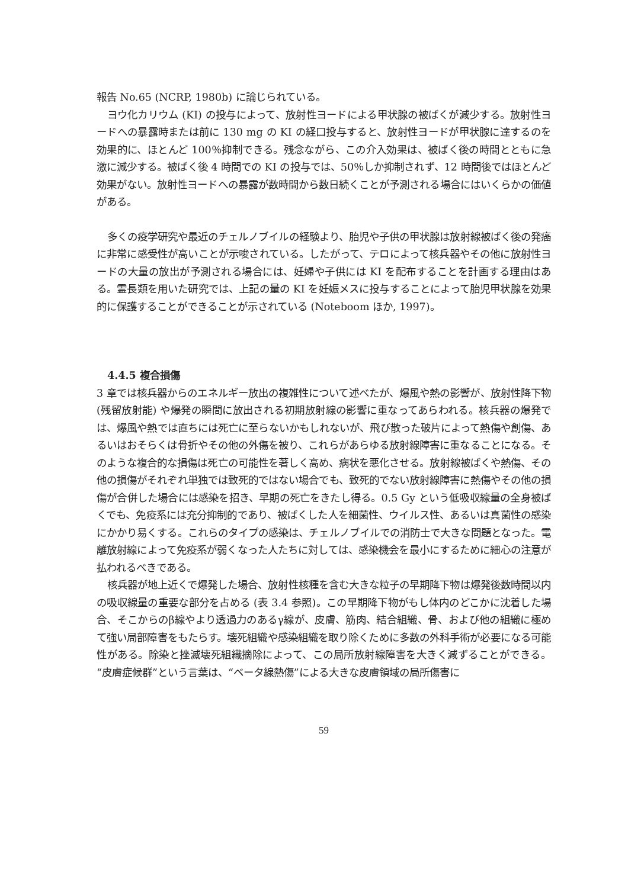報告 No.65 (NCRP, 1980b) に論じられている。
ヨウ化カリウム (KI) の投与によって、放射性ヨードによる甲状腺の被ばくが減少する。放射性ヨードへの暴露時または前に 130 mg の KI の経口投与すると、放射性ヨードが甲状腺に達するのを効果的に、ほとんど 100％抑制できる。残念ながら、この介入効果は、被ばく後の時間とともに急激に減少する。被ばく後 4 時間での KI の投与では、50％しか抑制されず、12 時間後ではほとんど効果がない。放射性ヨードへの暴露が数時間から数日続くことが予測される場合にはいくらかの価値がある。
多くの疫学研究や最近のチェルノブイルの経験より、胎児や子供の甲状腺は放射線被ばく後の発癌に非常に感受性が高いことが示唆されている。したがって、テロによって核兵器やその他に放射性ヨードの大量の放出が予測される場合には、妊婦や子供には KI を配布することを計画する理由はある。霊長類を用いた研究では、上記の量の KI を妊娠メスに投与することによって胎児甲状腺を効果的に保護することができることが示されている (Noteboom ほか, 1997)。
4.4.5 複合損傷
3 章では核兵器からのエネルギー放出の複雑性について述べたが、爆風や熱の影響が、放射性降下物 (残留放射能) や爆発の瞬間に放出される初期放射線の影響に重なってあらわれる。核兵器の爆発では、爆風や熱では直ちには死亡に至らないかもしれないが、飛び散った破片によって熱傷や創傷、あるいはおそらくは骨折やその他の外傷を被り、これらがあらゆる放射線障害に重なることになる。そのような複合的な損傷は死亡の可能性を著しく高め、病状を悪化させる。放射線被ばくや熱傷、その他の損傷がそれぞれ単独では致死的ではない場合でも、致死的でない放射線障害に熱傷やその他の損傷が合併した場合には感染を招き、早期の死亡をきたし得る。0.5 Gy という低吸収線量の全身被ばくでも、免疫系には充分抑制的であり、被ばくした人を細菌性、ウイルス性、あるいは真菌性の感染にかかり易くする。これらのタイプの感染は、チェルノブイルでの消防士で大きな問題となった。電離放射線によって免疫系が弱くなった人たちに対しては、感染機会を最小にするために細心の注意が払われるべきである。
核兵器が地上近くで爆発した場合、放射性核種を含む大きな粒子の早期降下物は爆発後数時間以内の吸収線量の重要な部分を占める (表 3.4 参照)。この早期降下物がもし体内のどこかに沈着した場合、そこからのβ線やより透過力のあるγ線が、皮膚、筋肉、結合組織、骨、および他の組織に極めて強い局部障害をもたらす。壊死組織や感染組織を取り除くために多数の外科手術が必要になる可能性がある。除染と挫滅壊死組織摘除によって、この局所放射線障害を大きく減ずることができる。“皮膚症候群”という言葉は、“ベータ線熱傷”による大きな皮膚領域の局所傷害に
59